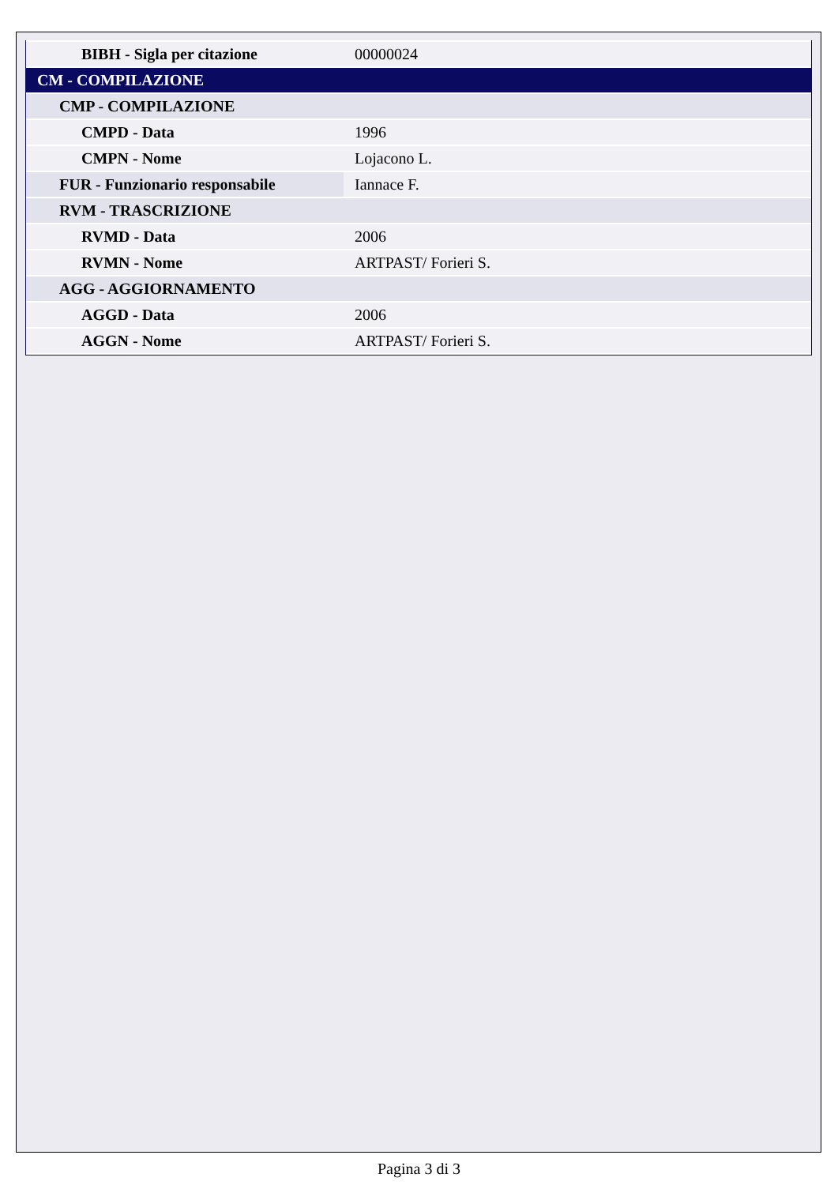| BIBH - Sigla per citazione | 00000024 |
| CM - COMPILAZIONE | |
| CMP - COMPILAZIONE | |
| CMPD - Data | 1996 |
| CMPN - Nome | Lojacono L. |
| FUR - Funzionario responsabile | Iannace F. |
| RVM - TRASCRIZIONE | |
| RVMD - Data | 2006 |
| RVMN - Nome | ARTPAST/ Forieri S. |
| AGG - AGGIORNAMENTO | |
| AGGD - Data | 2006 |
| AGGN - Nome | ARTPAST/ Forieri S. |
Pagina 3 di 3